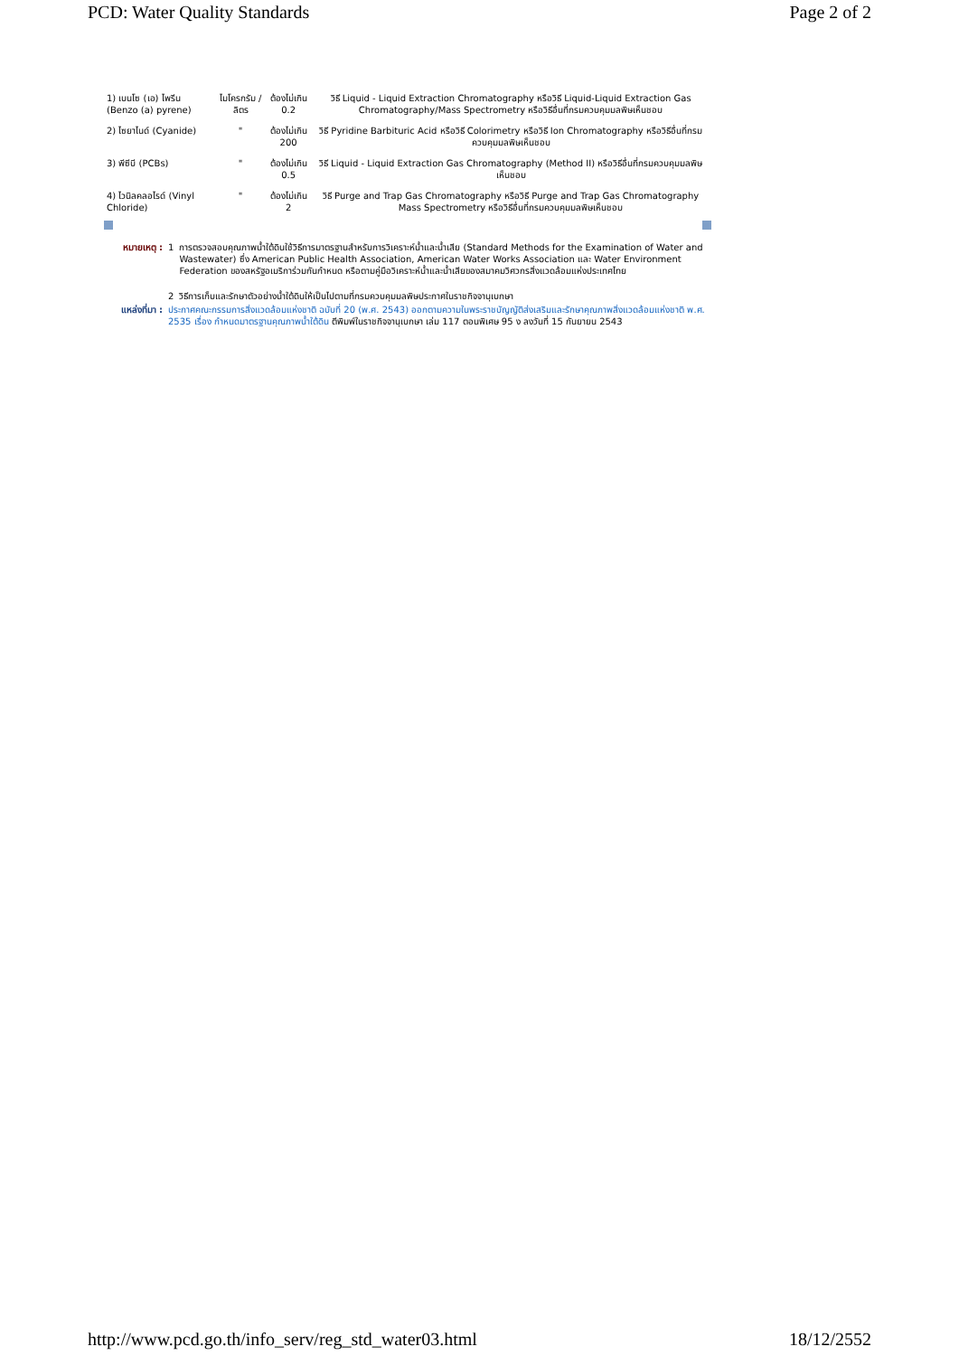PCD: Water Quality Standards Page 2 of 2
| 1) เบนโซ (เอ) ไพรีน (Benzo (a) pyrene) | ไมโครกรัม /ลิตร | ต้องไม่เกิน 0.2 | วิธี Liquid - Liquid Extraction Chromatography หรือวิธี Liquid-Liquid Extraction Gas Chromatography/Mass Spectrometry หรือวิธีอื่นที่กรมควบคุมมลพิษเห็นชอบ |
| 2) ไซยาไนด์ (Cyanide) | " | ต้องไม่เกิน 200 | วิธี Pyridine Barbituric Acid หรือวิธี Colorimetry หรือวิธี Ion Chromatography หรือวิธีอื่นที่กรมควบคุมมลพิษเห็นชอบ |
| 3) พีซีบี (PCBs) | " | ต้องไม่เกิน 0.5 | วิธี Liquid - Liquid Extraction Gas Chromatography (Method II) หรือวิธีอื่นที่กรมควบคุมมลพิษเห็นชอบ |
| 4) ไวนิลคลอไรด์ (Vinyl Chloride) | " | ต้องไม่เกิน 2 | วิธี Purge and Trap Gas Chromatography หรือวิธี Purge and Trap Gas Chromatography Mass Spectrometry หรือวิธีอื่นที่กรมควบคุมมลพิษเห็นชอบ |
| หมายเหตุ : | 1 | การตรวจสอบคุณภาพน้ำใต้ดินใช้วิธีการมาตรฐานสำหรับการวิเคราะห์น้ำและน้ำเสีย (Standard Methods for the Examination of Water and Wastewater) ซึ่ง American Public Health Association, American Water Works Association และ Water Environment Federation ของสหรัฐอเมริการ่วมกันกำหนด หรือตามคู่มือวิเคราะห์น้ำและน้ำเสียของสมาคมวิศวกรสิ่งแวดล้อมแห่งประเทศไทย |
| | 2 | วิธีการเก็บและรักษาตัวอย่างน้ำใต้ดินให้เป็นไปตามที่กรมควบคุมมลพิษประกาศในราชกิจจานุเบกษา |
| แหล่งที่มา : | ประกาศคณะกรรมการสิ่งแวดล้อมแห่งชาติ ฉบับที่ 20 (พ.ศ. 2543) ออกตามความในพระราชบัญญัติส่งเสริมและรักษาคุณภาพสิ่งแวดล้อมแห่งชาติ พ.ศ. 2535 เรื่อง กำหนดมาตรฐานคุณภาพน้ำใต้ดิน ตีพิมพ์ในราชกิจจานุเบกษา เล่ม 117 ตอนพิเศษ 95 ง ลงวันที่ 15 กันยายน 2543 | |
http://www.pcd.go.th/info_serv/reg_std_water03.html 18/12/2552